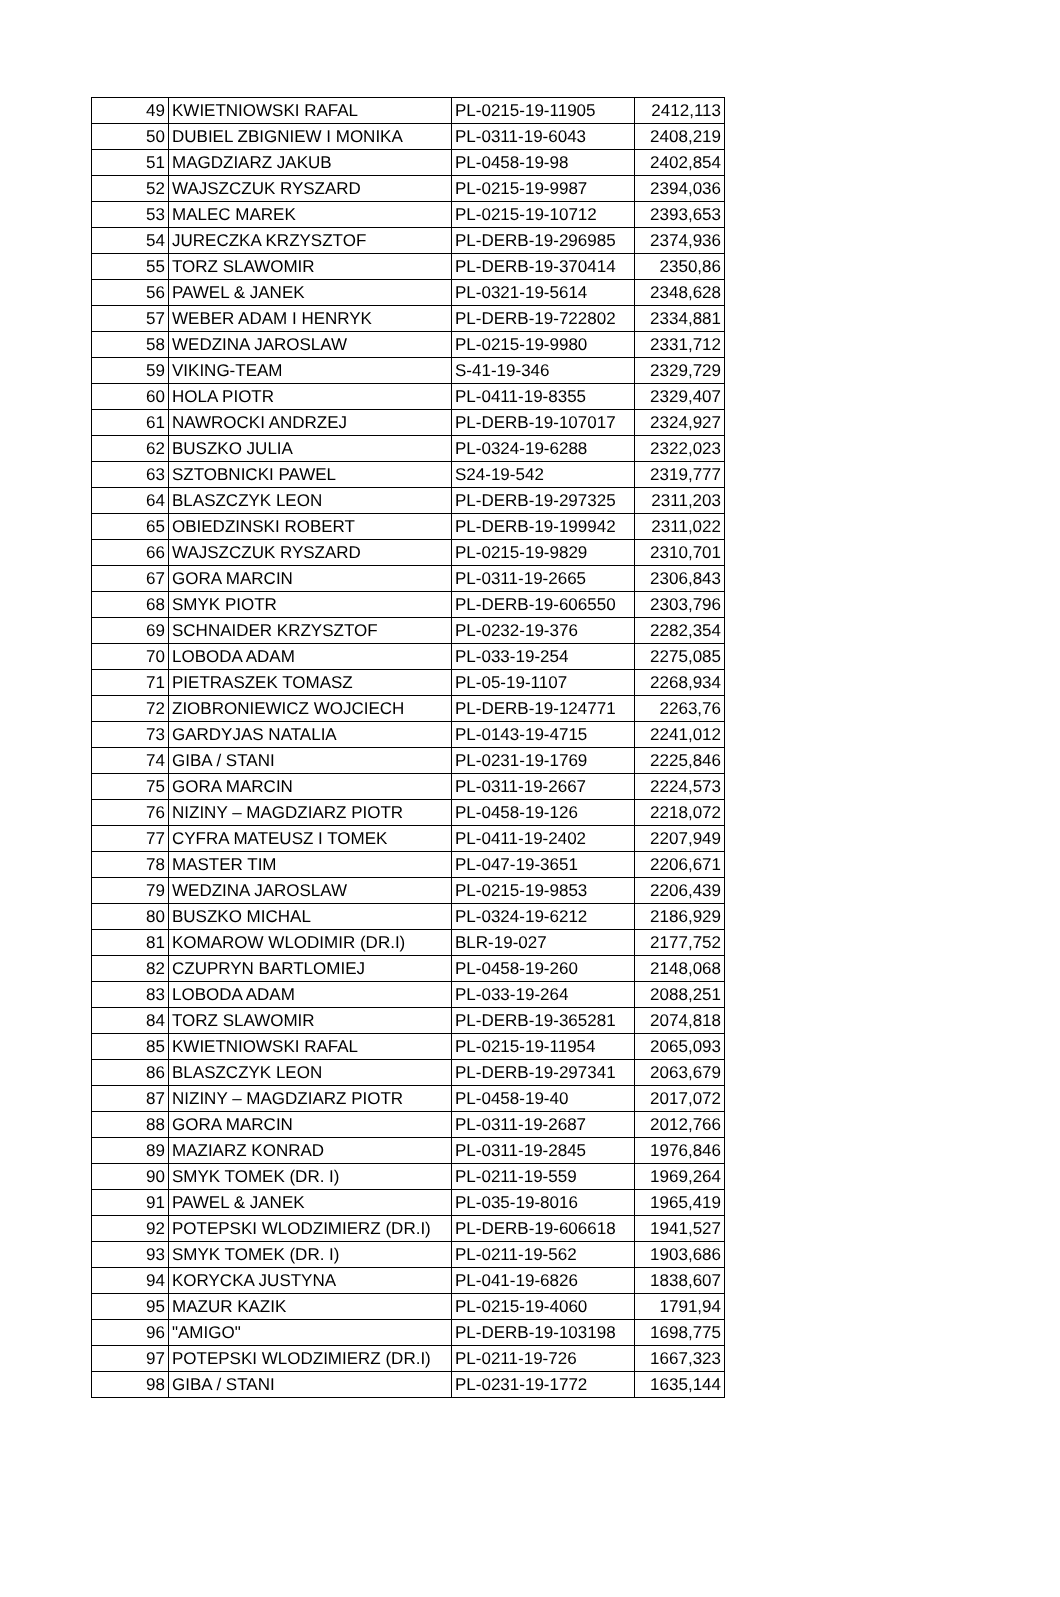| 49 | KWIETNIOWSKI RAFAL | PL-0215-19-11905 | 2412,113 |
| 50 | DUBIEL ZBIGNIEW I MONIKA | PL-0311-19-6043 | 2408,219 |
| 51 | MAGDZIARZ JAKUB | PL-0458-19-98 | 2402,854 |
| 52 | WAJSZCZUK RYSZARD | PL-0215-19-9987 | 2394,036 |
| 53 | MALEC MAREK | PL-0215-19-10712 | 2393,653 |
| 54 | JURECZKA KRZYSZTOF | PL-DERB-19-296985 | 2374,936 |
| 55 | TORZ SLAWOMIR | PL-DERB-19-370414 | 2350,86 |
| 56 | PAWEL & JANEK | PL-0321-19-5614 | 2348,628 |
| 57 | WEBER ADAM I HENRYK | PL-DERB-19-722802 | 2334,881 |
| 58 | WEDZINA JAROSLAW | PL-0215-19-9980 | 2331,712 |
| 59 | VIKING-TEAM | S-41-19-346 | 2329,729 |
| 60 | HOLA PIOTR | PL-0411-19-8355 | 2329,407 |
| 61 | NAWROCKI ANDRZEJ | PL-DERB-19-107017 | 2324,927 |
| 62 | BUSZKO JULIA | PL-0324-19-6288 | 2322,023 |
| 63 | SZTOBNICKI PAWEL | S24-19-542 | 2319,777 |
| 64 | BLASZCZYK LEON | PL-DERB-19-297325 | 2311,203 |
| 65 | OBIEDZINSKI ROBERT | PL-DERB-19-199942 | 2311,022 |
| 66 | WAJSZCZUK RYSZARD | PL-0215-19-9829 | 2310,701 |
| 67 | GORA MARCIN | PL-0311-19-2665 | 2306,843 |
| 68 | SMYK PIOTR | PL-DERB-19-606550 | 2303,796 |
| 69 | SCHNAIDER KRZYSZTOF | PL-0232-19-376 | 2282,354 |
| 70 | LOBODA ADAM | PL-033-19-254 | 2275,085 |
| 71 | PIETRASZEK TOMASZ | PL-05-19-1107 | 2268,934 |
| 72 | ZIOBRONIEWICZ WOJCIECH | PL-DERB-19-124771 | 2263,76 |
| 73 | GARDYJAS NATALIA | PL-0143-19-4715 | 2241,012 |
| 74 | GIBA / STANI | PL-0231-19-1769 | 2225,846 |
| 75 | GORA MARCIN | PL-0311-19-2667 | 2224,573 |
| 76 | NIZINY – MAGDZIARZ PIOTR | PL-0458-19-126 | 2218,072 |
| 77 | CYFRA MATEUSZ I TOMEK | PL-0411-19-2402 | 2207,949 |
| 78 | MASTER TIM | PL-047-19-3651 | 2206,671 |
| 79 | WEDZINA JAROSLAW | PL-0215-19-9853 | 2206,439 |
| 80 | BUSZKO MICHAL | PL-0324-19-6212 | 2186,929 |
| 81 | KOMAROW WLODIMIR (DR.I) | BLR-19-027 | 2177,752 |
| 82 | CZUPRYN BARTLOMIEJ | PL-0458-19-260 | 2148,068 |
| 83 | LOBODA ADAM | PL-033-19-264 | 2088,251 |
| 84 | TORZ SLAWOMIR | PL-DERB-19-365281 | 2074,818 |
| 85 | KWIETNIOWSKI RAFAL | PL-0215-19-11954 | 2065,093 |
| 86 | BLASZCZYK LEON | PL-DERB-19-297341 | 2063,679 |
| 87 | NIZINY – MAGDZIARZ PIOTR | PL-0458-19-40 | 2017,072 |
| 88 | GORA MARCIN | PL-0311-19-2687 | 2012,766 |
| 89 | MAZIARZ KONRAD | PL-0311-19-2845 | 1976,846 |
| 90 | SMYK TOMEK (DR. I) | PL-0211-19-559 | 1969,264 |
| 91 | PAWEL & JANEK | PL-035-19-8016 | 1965,419 |
| 92 | POTEPSKI WLODZIMIERZ (DR.I) | PL-DERB-19-606618 | 1941,527 |
| 93 | SMYK TOMEK (DR. I) | PL-0211-19-562 | 1903,686 |
| 94 | KORYCKA JUSTYNA | PL-041-19-6826 | 1838,607 |
| 95 | MAZUR KAZIK | PL-0215-19-4060 | 1791,94 |
| 96 | "AMIGO" | PL-DERB-19-103198 | 1698,775 |
| 97 | POTEPSKI WLODZIMIERZ (DR.I) | PL-0211-19-726 | 1667,323 |
| 98 | GIBA / STANI | PL-0231-19-1772 | 1635,144 |